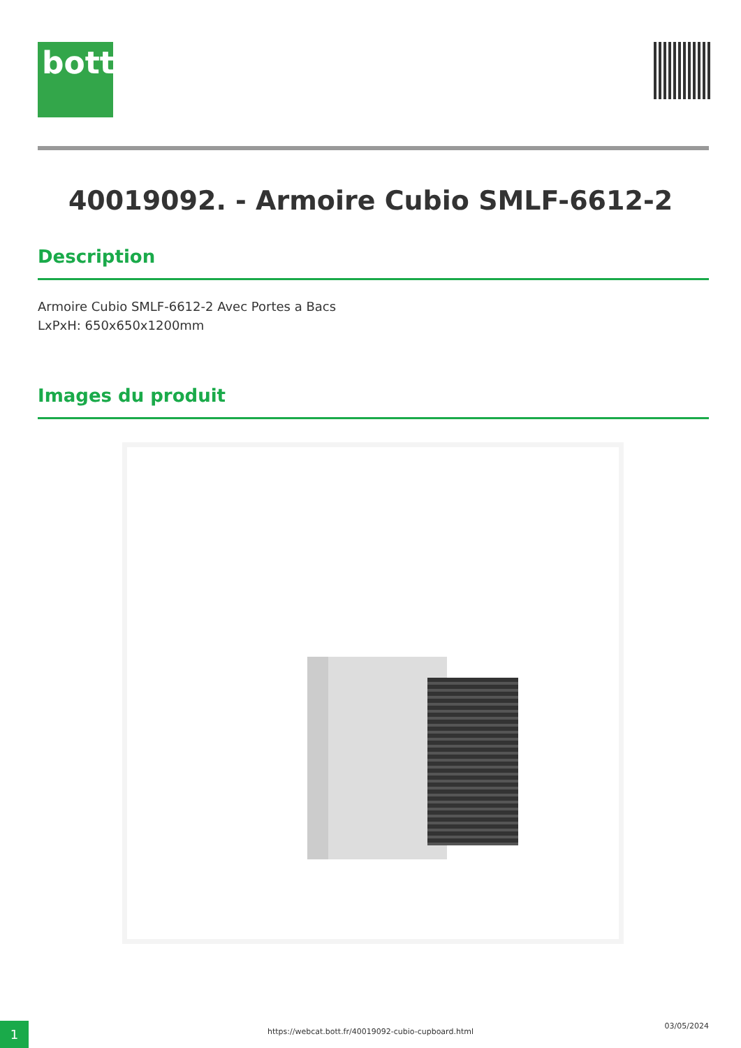bott
40019092. - Armoire Cubio SMLF-6612-2
Description
Armoire Cubio SMLF-6612-2 Avec Portes a Bacs
LxPxH: 650x650x1200mm
Images du produit
1 https://webcat.bott.fr/40019092-cubio-cupboard.html
03/05/2024